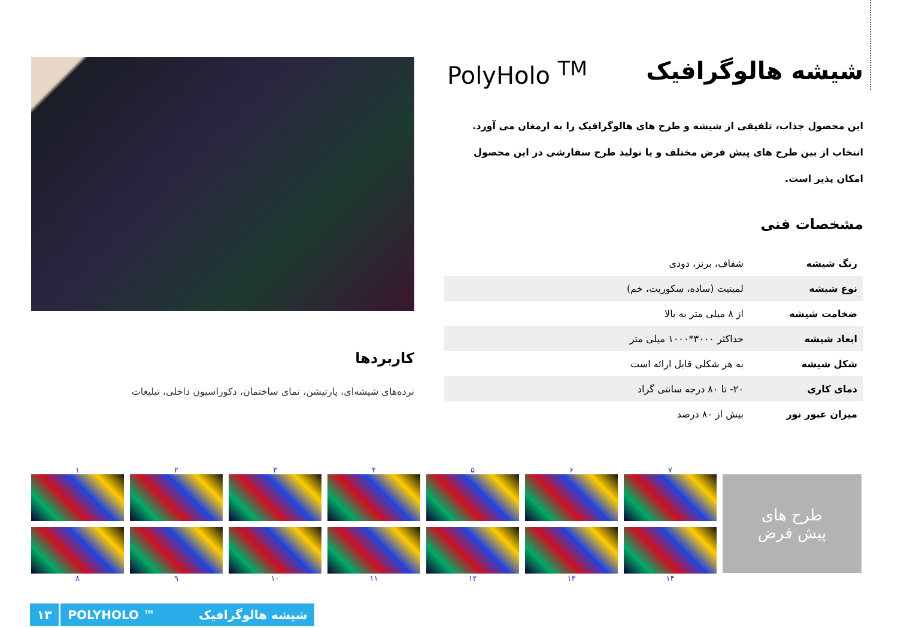کاربردها
نرده‌های شیشه‌ای، پارتیشن، نمای ساختمان، دکوراسیون داخلی، تبلیغات
شیشه هالوگرافیک PolyHolo <sup>TM</sup>
این محصول جذاب، تلفیقی از شیشه و طرح های هالوگرافیک را به ارمغان می آورد. انتخاب از بین طرح های پیش فرض مختلف و یا تولید طرح سفارشی در این محصول امکان پذیر است.
مشخصات فنی
| رنگ شیشه | شفاف، برنز، دودی |
| نوع شیشه | لمینیت (ساده، سکوریت، خم) |
| ضخامت شیشه | از ۸ میلی متر به بالا |
| ابعاد شیشه | حداکثر ۳۰۰۰*۱۰۰۰ میلی متر |
| شکل شیشه | به هر شکلی قابل ارائه است |
| دمای کاری | ۲۰- تا ۸۰ درجه سانتی گراد |
| میزان عبور نور | بیش از ۸۰ درصد |
۱
۲
۳
۴
۵
۶
۷
۸
۹
۱۰
۱۱
۱۲
۱۳
۱۴
طرح های
پیش فرض
۱۳ POLYHOLO ™ شیشه هالوگرافیک